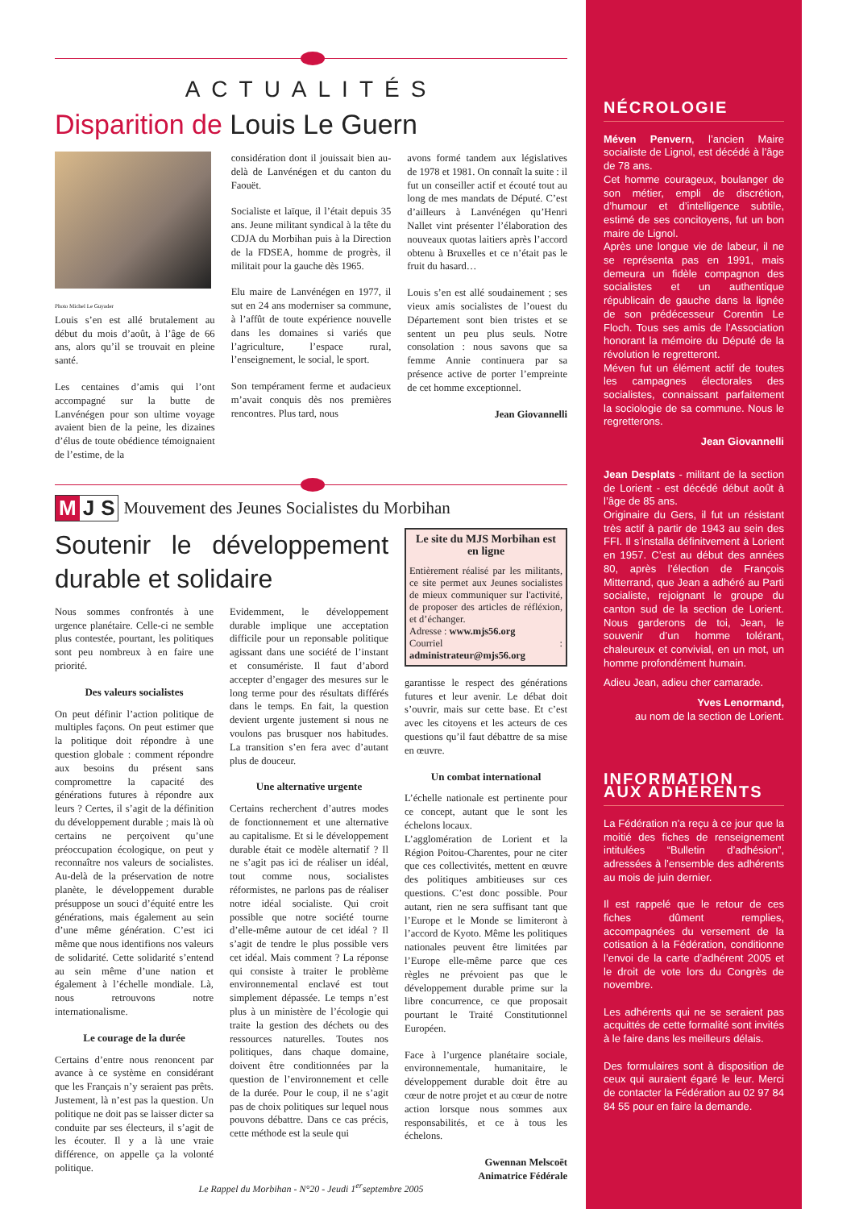ACTUALITÉS
Disparition de Louis Le Guern
Photo Michel Le Guyader
Louis s’en est allé brutalement au début du mois d’août, à l’âge de 66 ans, alors qu’il se trouvait en pleine santé.
Les centaines d’amis qui l’ont accompagné sur la butte de Lanvénégen pour son ultime voyage avaient bien de la peine, les dizaines d’élus de toute obédience témoignaient de l’estime, de la
considération dont il jouissait bien au-delà de Lanvénégen et du canton du Faouët.
Socialiste et laïque, il l’était depuis 35 ans. Jeune militant syndical à la tête du CDJA du Morbihan puis à la Direction de la FDSEA, homme de progrès, il militait pour la gauche dès 1965.
Elu maire de Lanvénégen en 1977, il sut en 24 ans moderniser sa commune, à l’affût de toute expérience nouvelle dans les domaines si variés que l’agriculture, l’espace rural, l’enseignement, le social, le sport.
Son tempérament ferme et audacieux m’avait conquis dès nos premières rencontres. Plus tard, nous
avons formé tandem aux législatives de 1978 et 1981. On connaît la suite : il fut un conseiller actif et écouté tout au long de mes mandats de Député. C’est d’ailleurs à Lanvénégen qu’Henri Nallet vint présenter l’élaboration des nouveaux quotas laitiers après l’accord obtenu à Bruxelles et ce n’était pas le fruit du hasard…
Louis s’en est allé soudainement ; ses vieux amis socialistes de l’ouest du Département sont bien tristes et se sentent un peu plus seuls. Notre consolation : nous savons que sa femme Annie continuera par sa présence active de porter l’empreinte de cet homme exceptionnel.
Jean Giovannelli
M J S Mouvement des Jeunes Socialistes du Morbihan
Soutenir le développement durable et solidaire
Nous sommes confrontés à une urgence planétaire. Celle-ci ne semble plus contestée, pourtant, les politiques sont peu nombreux à en faire une priorité.
Des valeurs socialistes
On peut définir l’action politique de multiples façons. On peut estimer que la politique doit répondre à une question globale : comment répondre aux besoins du présent sans compromettre la capacité des générations futures à répondre aux leurs ? Certes, il s’agit de la définition du développement durable ; mais là où certains ne perçoivent qu’une préoccupation écologique, on peut y reconnaître nos valeurs de socialistes. Au-delà de la préservation de notre planète, le développement durable présuppose un souci d’équité entre les générations, mais également au sein d’une même génération. C’est ici même que nous identifions nos valeurs de solidarité. Cette solidarité s’entend au sein même d’une nation et également à l’échelle mondiale. Là, nous retrouvons notre internationalisme.
Le courage de la durée
Certains d’entre nous renoncent par avance à ce système en considérant que les Français n’y seraient pas prêts. Justement, là n’est pas la question. Un politique ne doit pas se laisser dicter sa conduite par ses électeurs, il s’agit de les écouter. Il y a là une vraie différence, on appelle ça la volonté politique.
Evidemment, le développement durable implique une acceptation difficile pour un reponsable politique agissant dans une société de l’instant et consumériste. Il faut d’abord accepter d’engager des mesures sur le long terme pour des résultats différés dans le temps. En fait, la question devient urgente justement si nous ne voulons pas brusquer nos habitudes. La transition s’en fera avec d’autant plus de douceur.
Une alternative urgente
Certains recherchent d’autres modes de fonctionnement et une alternative au capitalisme. Et si le développement durable était ce modèle alternatif ? Il ne s’agit pas ici de réaliser un idéal, tout comme nous, socialistes réformistes, ne parlons pas de réaliser notre idéal socialiste. Qui croit possible que notre société tourne d’elle-même autour de cet idéal ? Il s’agit de tendre le plus possible vers cet idéal. Mais comment ? La réponse qui consiste à traiter le problème environnemental enclavé est tout simplement dépassée. Le temps n’est plus à un ministère de l’écologie qui traite la gestion des déchets ou des ressources naturelles. Toutes nos politiques, dans chaque domaine, doivent être conditionnées par la question de l’environnement et celle de la durée. Pour le coup, il ne s’agit pas de choix politiques sur lequel nous pouvons débattre. Dans ce cas précis, cette méthode est la seule qui
Le site du MJS Morbihan est en ligne
Entièrement réalisé par les militants, ce site permet aux Jeunes socialistes de mieux communiquer sur l'activité, de proposer des articles de réfléxion, et d’échanger.
Adresse : www.mjs56.org
Courriel : administrateur@mjs56.org
garantisse le respect des générations futures et leur avenir. Le débat doit s’ouvrir, mais sur cette base. Et c’est avec les citoyens et les acteurs de ces questions qu’il faut débattre de sa mise en œuvre.
Un combat international
L’échelle nationale est pertinente pour ce concept, autant que le sont les échelons locaux.
L’agglomération de Lorient et la Région Poitou-Charentes, pour ne citer que ces collectivités, mettent en œuvre des politiques ambitieuses sur ces questions. C’est donc possible. Pour autant, rien ne sera suffisant tant que l’Europe et le Monde se limiteront à l’accord de Kyoto. Même les politiques nationales peuvent être limitées par l’Europe elle-même parce que ces règles ne prévoient pas que le développement durable prime sur la libre concurrence, ce que proposait pourtant le Traité Constitutionnel Européen.
Face à l’urgence planétaire sociale, environnementale, humanitaire, le développement durable doit être au cœur de notre projet et au cœur de notre action lorsque nous sommes aux responsabilités, et ce à tous les échelons.
Gwennan Melscoët
Animatrice Fédérale
Le Rappel du Morbihan - N°20 - Jeudi 1<sup>er</sup>septembre 2005
NÉCROLOGIE
Méven Penvern, l’ancien Maire socialiste de Lignol, est décédé à l’âge de 78 ans.
Cet homme courageux, boulanger de son métier, empli de discrétion, d’humour et d’intelligence subtile, estimé de ses concitoyens, fut un bon maire de Lignol.
Après une longue vie de labeur, il ne se représenta pas en 1991, mais demeura un fidèle compagnon des socialistes et un authentique républicain de gauche dans la lignée de son prédécesseur Corentin Le Floch. Tous ses amis de l’Association honorant la mémoire du Député de la révolution le regretteront.
Méven fut un élément actif de toutes les campagnes électorales des socialistes, connaissant parfaitement la sociologie de sa commune. Nous le regretterons.
Jean Giovannelli
Jean Desplats - militant de la section de Lorient - est décédé début août à l’âge de 85 ans.
Originaire du Gers, il fut un résistant très actif à partir de 1943 au sein des FFI. Il s’installa définitvement à Lorient en 1957. C’est au début des années 80, après l’élection de François Mitterrand, que Jean a adhéré au Parti socialiste, rejoignant le groupe du canton sud de la section de Lorient. Nous garderons de toi, Jean, le souvenir d’un homme tolérant, chaleureux et convivial, en un mot, un homme profondément humain.
Adieu Jean, adieu cher camarade.
Yves Lenormand,
au nom de la section de Lorient.
INFORMATION
AUX ADHÉRENTS
La Fédération n’a reçu à ce jour que la moitié des fiches de renseignement intitulées “Bulletin d’adhésion”, adressées à l’ensemble des adhérents au mois de juin dernier.
Il est rappelé que le retour de ces fiches dûment remplies, accompagnées du versement de la cotisation à la Fédération, conditionne l’envoi de la carte d’adhérent 2005 et le droit de vote lors du Congrès de novembre.
Les adhérents qui ne se seraient pas acquittés de cette formalité sont invités à le faire dans les meilleurs délais.
Des formulaires sont à disposition de ceux qui auraient égaré le leur. Merci de contacter la Fédération au 02 97 84 84 55 pour en faire la demande.